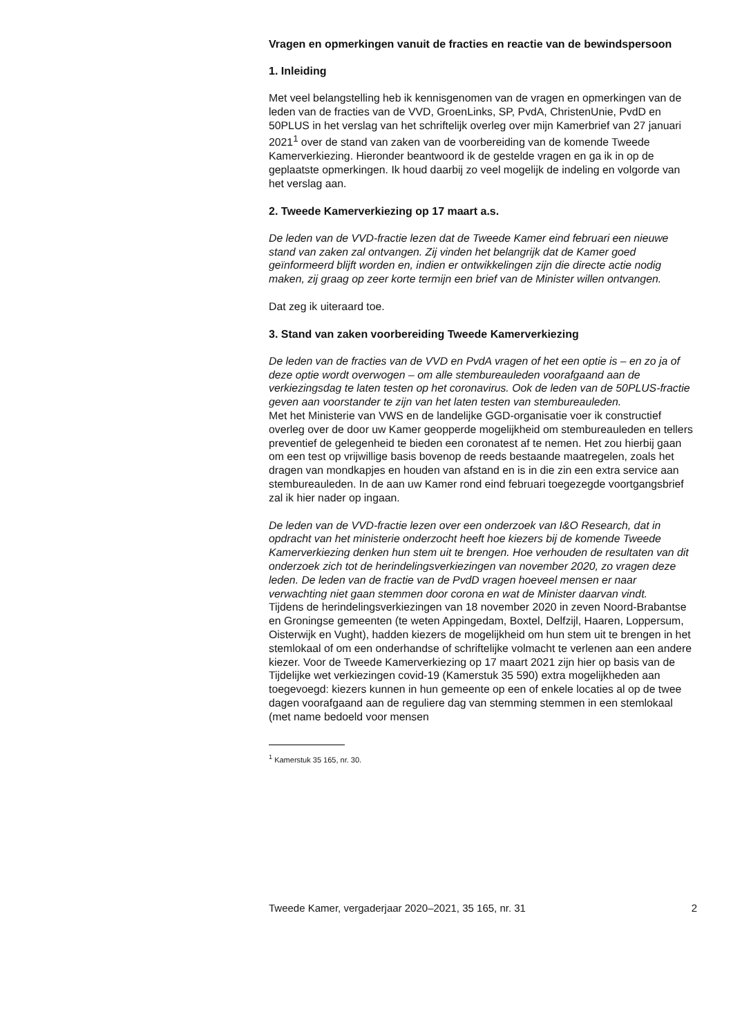Vragen en opmerkingen vanuit de fracties en reactie van de bewindspersoon
1. Inleiding
Met veel belangstelling heb ik kennisgenomen van de vragen en opmerkingen van de leden van de fracties van de VVD, GroenLinks, SP, PvdA, ChristenUnie, PvdD en 50PLUS in het verslag van het schriftelijk overleg over mijn Kamerbrief van 27 januari 2021<sup>1</sup> over de stand van zaken van de voorbereiding van de komende Tweede Kamerverkiezing. Hieronder beantwoord ik de gestelde vragen en ga ik in op de geplaatste opmerkingen. Ik houd daarbij zo veel mogelijk de indeling en volgorde van het verslag aan.
2. Tweede Kamerverkiezing op 17 maart a.s.
De leden van de VVD-fractie lezen dat de Tweede Kamer eind februari een nieuwe stand van zaken zal ontvangen. Zij vinden het belangrijk dat de Kamer goed geïnformeerd blijft worden en, indien er ontwikkelingen zijn die directe actie nodig maken, zij graag op zeer korte termijn een brief van de Minister willen ontvangen.
Dat zeg ik uiteraard toe.
3. Stand van zaken voorbereiding Tweede Kamerverkiezing
De leden van de fracties van de VVD en PvdA vragen of het een optie is – en zo ja of deze optie wordt overwogen – om alle stembureauleden voorafgaand aan de verkiezingsdag te laten testen op het coronavirus. Ook de leden van de 50PLUS-fractie geven aan voorstander te zijn van het laten testen van stembureauleden.
Met het Ministerie van VWS en de landelijke GGD-organisatie voer ik constructief overleg over de door uw Kamer geopperde mogelijkheid om stembureauleden en tellers preventief de gelegenheid te bieden een coronatest af te nemen. Het zou hierbij gaan om een test op vrijwillige basis bovenop de reeds bestaande maatregelen, zoals het dragen van mondkapjes en houden van afstand en is in die zin een extra service aan stembureauleden. In de aan uw Kamer rond eind februari toegezegde voortgangsbrief zal ik hier nader op ingaan.
De leden van de VVD-fractie lezen over een onderzoek van I&O Research, dat in opdracht van het ministerie onderzocht heeft hoe kiezers bij de komende Tweede Kamerverkiezing denken hun stem uit te brengen. Hoe verhouden de resultaten van dit onderzoek zich tot de herindelingsverkiezingen van november 2020, zo vragen deze leden. De leden van de fractie van de PvdD vragen hoeveel mensen er naar verwachting niet gaan stemmen door corona en wat de Minister daarvan vindt.
Tijdens de herindelingsverkiezingen van 18 november 2020 in zeven Noord-Brabantse en Groningse gemeenten (te weten Appingedam, Boxtel, Delfzijl, Haaren, Loppersum, Oisterwijk en Vught), hadden kiezers de mogelijkheid om hun stem uit te brengen in het stemlokaal of om een onderhandse of schriftelijke volmacht te verlenen aan een andere kiezer. Voor de Tweede Kamerverkiezing op 17 maart 2021 zijn hier op basis van de Tijdelijke wet verkiezingen covid-19 (Kamerstuk 35 590) extra mogelijkheden aan toegevoegd: kiezers kunnen in hun gemeente op een of enkele locaties al op de twee dagen voorafgaand aan de reguliere dag van stemming stemmen in een stemlokaal (met name bedoeld voor mensen
<sup>1</sup> Kamerstuk 35 165, nr. 30.
Tweede Kamer, vergaderjaar 2020–2021, 35 165, nr. 31 2